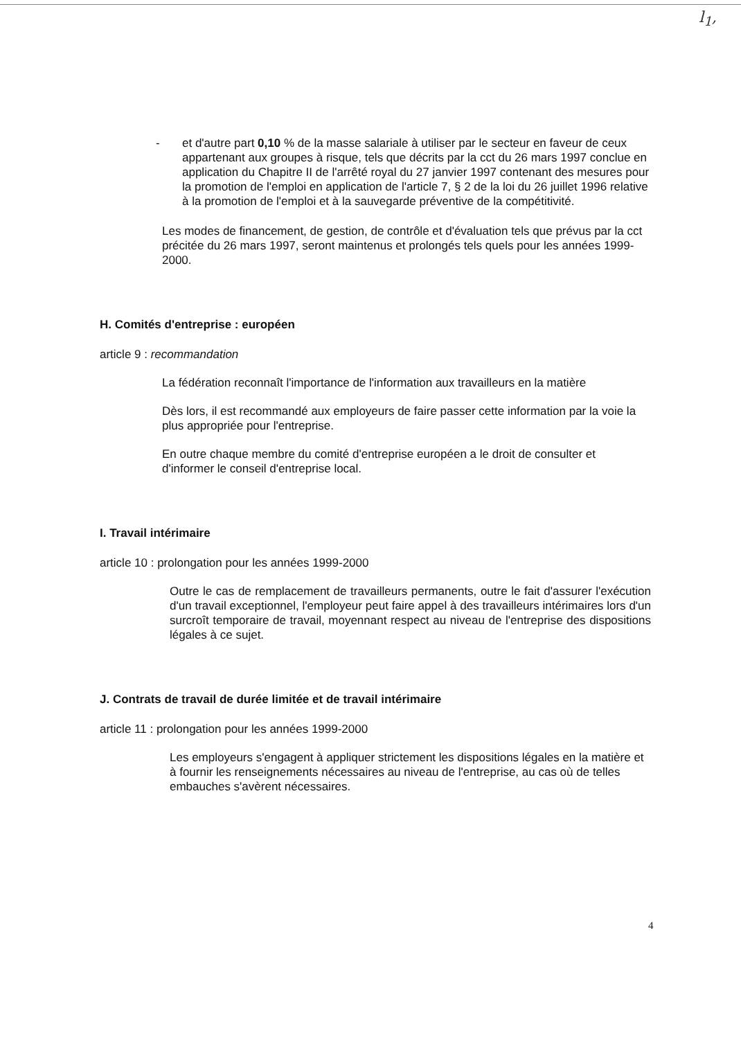l<sub>1</sub>,
- et d'autre part 0,10 % de la masse salariale à utiliser par le secteur en faveur de ceux appartenant aux groupes à risque, tels que décrits par la cct du 26 mars 1997 conclue en application du Chapitre II de l'arrêté royal du 27 janvier 1997 contenant des mesures pour la promotion de l'emploi en application de l'article 7, § 2 de la loi du 26 juillet 1996 relative à la promotion de l'emploi et à la sauvegarde préventive de la compétitivité.
Les modes de financement, de gestion, de contrôle et d'évaluation tels que prévus par la cct précitée du 26 mars 1997, seront maintenus et prolongés tels quels pour les années 1999-2000.
H. Comités d'entreprise : européen
article 9 : recommandation
La fédération reconnaît l'importance de l'information aux travailleurs en la matière
Dès lors, il est recommandé aux employeurs de faire passer cette information par la voie la plus appropriée pour l'entreprise.
En outre chaque membre du comité d'entreprise européen a le droit de consulter et d'informer le conseil d'entreprise local.
I. Travail intérimaire
article 10 : prolongation pour les années 1999-2000
Outre le cas de remplacement de travailleurs permanents, outre le fait d'assurer l'exécution d'un travail exceptionnel, l'employeur peut faire appel à des travailleurs intérimaires lors d'un surcroît temporaire de travail, moyennant respect au niveau de l'entreprise des dispositions légales à ce sujet.
J. Contrats de travail de durée limitée et de travail intérimaire
article 11 : prolongation pour les années 1999-2000
Les employeurs s'engagent à appliquer strictement les dispositions légales en la matière et à fournir les renseignements nécessaires au niveau de l'entreprise, au cas où de telles embauches s'avèrent nécessaires.
4